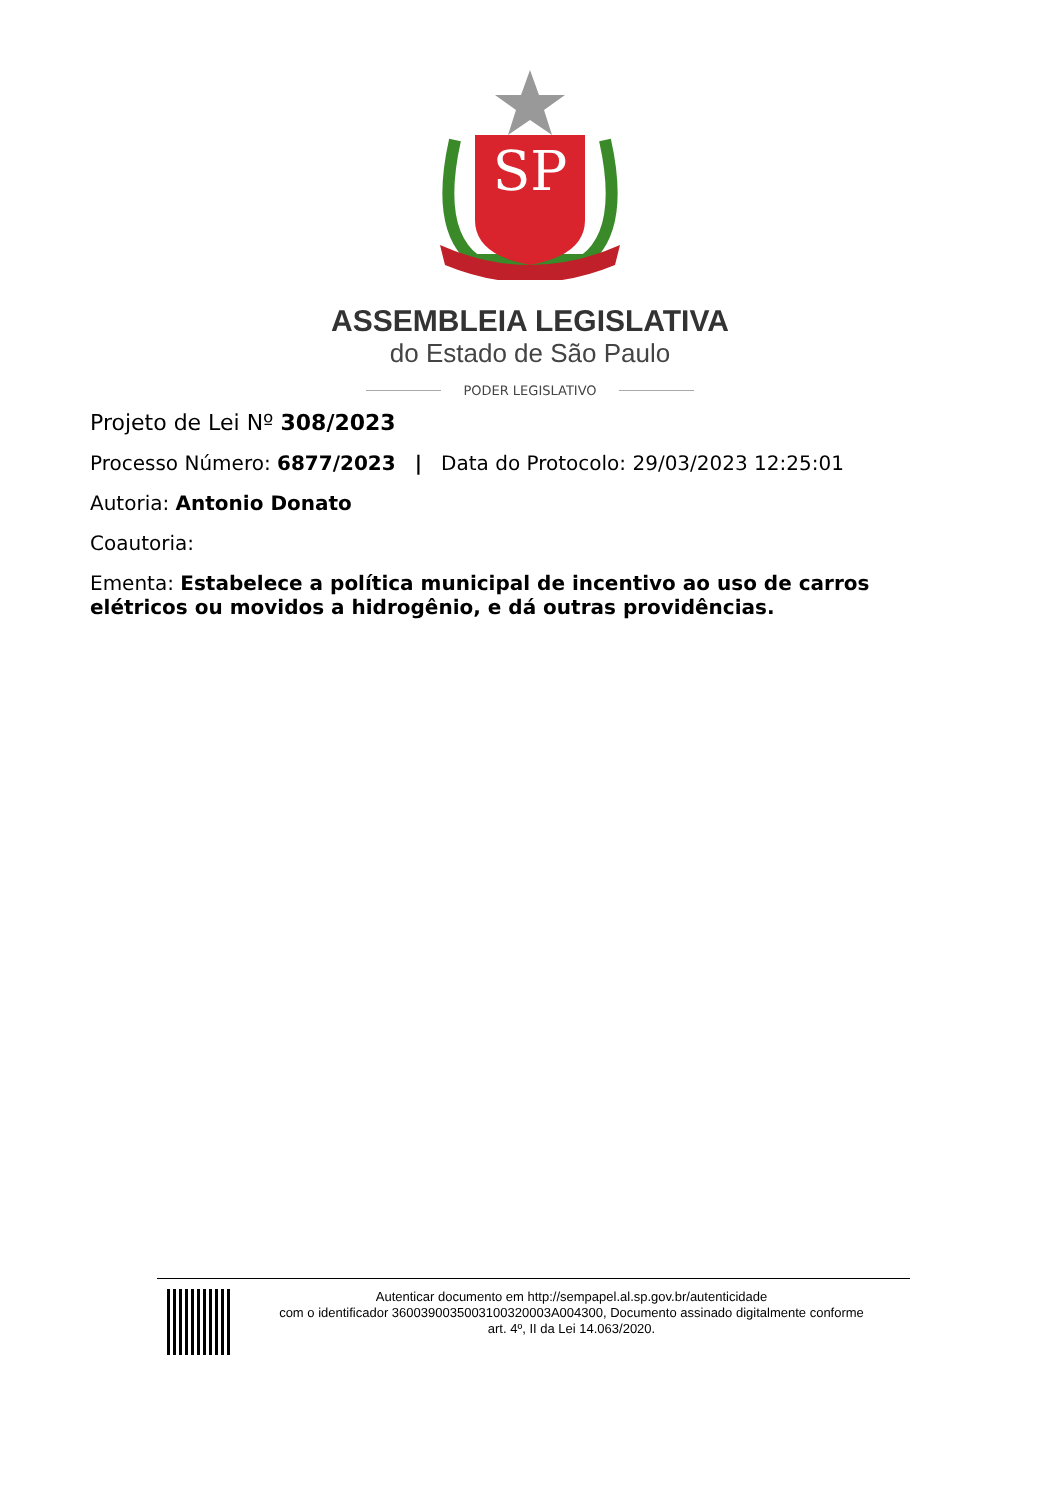SP
ASSEMBLEIA LEGISLATIVA
do Estado de São Paulo
PODER LEGISLATIVO
Projeto de Lei Nº 308/2023
Processo Número: 6877/2023 | Data do Protocolo: 29/03/2023 12:25:01
Autoria: Antonio Donato
Coautoria:
Ementa: Estabelece a política municipal de incentivo ao uso de carros elétricos ou movidos a hidrogênio, e dá outras providências.
Autenticar documento em http://sempapel.al.sp.gov.br/autenticidade
com o identificador 3600390035003100320003A004300, Documento assinado digitalmente conforme
art. 4º, II da Lei 14.063/2020.